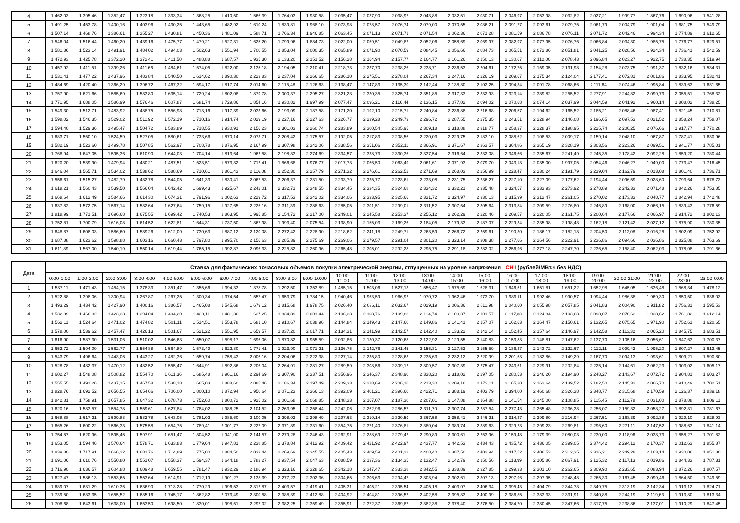| 4 | 1 462,03 | 1 395,46 | 1 352,47 | 1 323,18 | 1 333,34 | 1 368,25 | 1 410,50 | 1 566,39 | 1 764,03 | 1 930,58 | 2 035,47 | 2 037,90 | 2 038,97 | 2 043,88 | 2 032,51 | 2 030,71 | 2 046,97 | 2 053,98 | 2 032,82 | 2 027,21 | 1 999,77 | 1 867,76 | 1 690,96 | 1 541,28 |
| 5 | 1 491,25 | 1 453,78 | 1 400,16 | 1 403,96 | 1 430,25 | 1 443,65 | 1 482,92 | 1 610,24 | 1 839,81 | 1 968,10 | 2 073,98 | 2 078,57 | 2 076,74 | 2 079,00 | 2 070,55 | 2 086,21 | 2 091,77 | 2 093,61 | 2 079,75 | 2 061,79 | 2 004,79 | 1 901,04 | 1 681,75 | 1 549,79 |
| 6 | 1 507,14 | 1 468,76 | 1 386,61 | 1 355,27 | 1 430,81 | 1 450,36 | 1 481,09 | 1 588,71 | 1 766,34 | 1 946,85 | 2 063,45 | 2 071,13 | 2 071,71 | 2 071,54 | 2 062,36 | 2 071,28 | 2 081,59 | 2 086,78 | 2 076,11 | 2 071,72 | 2 042,46 | 1 994,34 | 1 774,89 | 1 612,65 |
| 7 | 1 546,04 | 1 516,44 | 1 460,20 | 1 439,16 | 1 475,77 | 1 479,21 | 1 527,31 | 1 625,20 | 1 799,96 | 1 884,73 | 2 022,00 | 2 059,51 | 2 049,82 | 2 052,06 | 2 058,69 | 2 069,97 | 2 082,97 | 2 077,95 | 2 076,76 | 2 066,84 | 2 034,30 | 1 985,75 | 1 776,77 | 1 629,51 |
| 8 | 1 581,86 | 1 523,14 | 1 491,91 | 1 484,02 | 1 494,03 | 1 502,63 | 1 551,94 | 1 700,55 | 1 853,04 | 2 000,35 | 2 065,89 | 2 071,90 | 2 070,59 | 2 084,45 | 2 056,66 | 2 084,73 | 2 065,51 | 2 072,86 | 2 051,81 | 2 041,25 | 2 028,56 | 1 924,34 | 1 736,41 | 1 542,59 |
| 9 | 1 472,93 | 1 425,78 | 1 372,20 | 1 372,41 | 1 411,50 | 1 488,88 | 1 687,57 | 1 935,30 | 2 133,20 | 2 151,52 | 2 156,28 | 2 164,94 | 2 157,77 | 2 164,77 | 2 161,26 | 2 150,13 | 2 130,67 | 2 112,00 | 2 078,43 | 2 096,84 | 2 023,27 | 1 922,75 | 1 738,35 | 1 519,94 |
| 10 | 1 457,92 | 1 411,51 | 1 399,26 | 1 411,66 | 1 484,61 | 1 574,05 | 1 822,00 | 2 135,18 | 2 194,05 | 2 210,41 | 2 218,73 | 2 237,70 | 2 238,26 | 2 238,71 | 2 236,53 | 2 204,61 | 2 172,75 | 2 159,05 | 2 131,98 | 2 154,28 | 2 073,75 | 1 991,37 | 1 832,16 | 1 534,31 |
| 11 | 1 531,41 | 1 477,22 | 1 437,96 | 1 483,84 | 1 540,50 | 1 614,62 | 1 890,30 | 2 223,83 | 2 237,04 | 2 266,65 | 2 286,10 | 2 275,51 | 2 278,04 | 2 267,34 | 2 247,16 | 2 226,19 | 2 209,67 | 2 175,34 | 2 124,04 | 2 177,41 | 2 072,81 | 2 001,86 | 1 833,95 | 1 532,41 |
| 12 | 1 484,69 | 1 420,40 | 1 366,29 | 1 396,72 | 1 467,32 | 1 594,17 | 1 817,74 | 2 014,60 | 2 115,48 | 2 126,63 | 2 138,47 | 2 147,83 | 2 135,30 | 2 142,44 | 2 138,30 | 2 102,25 | 2 094,34 | 2 091,78 | 2 068,66 | 2 111,64 | 2 074,46 | 1 995,84 | 1 839,63 | 1 631,65 |
| 13 | 1 757,90 | 1 621,66 | 1 585,69 | 1 583,80 | 1 635,14 | 1 729,24 | 1 802,08 | 1 879,78 | 2 000,37 | 2 295,27 | 2 321,23 | 2 330,35 | 2 325,74 | 2 351,85 | 2 317,33 | 2 332,93 | 2 323,14 | 2 389,82 | 2 255,52 | 2 277,91 | 2 244,82 | 2 099,73 | 2 055,51 | 1 768,32 |
| 14 | 1 771,95 | 1 688,05 | 1 586,99 | 1 576,46 | 1 607,87 | 1 681,74 | 1 729,86 | 1 854,16 | 1 930,82 | 1 997,99 | 2 077,47 | 2 096,21 | 2 116,44 | 2 136,15 | 2 077,02 | 2 094,02 | 2 070,68 | 2 074,14 | 2 037,99 | 2 044,59 | 2 041,92 | 1 960,14 | 1 808,02 | 1 738,25 |
| 15 | 1 549,30 | 1 512,71 | 1 483,92 | 1 488,75 | 1 556,98 | 1 713,16 | 1 917,39 | 2 033,66 | 2 193,09 | 2 187,58 | 2 171,20 | 2 192,10 | 2 215,71 | 2 240,84 | 2 236,88 | 2 216,68 | 2 206,57 | 2 194,62 | 2 165,52 | 2 185,21 | 2 088,46 | 1 987,41 | 1 821,45 | 1 710,81 |
| 16 | 1 598,02 | 1 546,35 | 1 529,02 | 1 511,92 | 1 572,19 | 1 710,16 | 1 914,74 | 2 029,19 | 2 227,16 | 2 227,63 | 2 226,77 | 2 239,28 | 2 249,73 | 2 296,72 | 2 287,55 | 2 275,35 | 2 243,51 | 2 228,94 | 2 146,08 | 2 196,65 | 2 097,53 | 2 021,52 | 1 858,24 | 1 758,07 |
| 17 | 1 594,40 | 1 529,36 | 1 495,47 | 1 504,72 | 1 583,89 | 1 718,55 | 1 930,91 | 2 156,23 | 2 301,03 | 2 260,74 | 2 283,89 | 2 300,54 | 2 305,95 | 2 309,18 | 2 318,88 | 2 318,77 | 2 258,37 | 2 228,37 | 2 198,95 | 2 225,74 | 2 200,25 | 2 076,66 | 1 917,77 | 1 770,28 |
| 18 | 1 683,71 | 1 550,10 | 1 524,59 | 1 527,05 | 1 580,61 | 1 733,66 | 1 870,14 | 2 073,71 | 2 208,42 | 2 175,57 | 2 192,05 | 2 217,83 | 2 208,56 | 2 220,03 | 2 229,75 | 2 183,10 | 2 088,62 | 2 108,53 | 2 009,17 | 2 159,14 | 2 048,10 | 1 967,87 | 1 787,41 | 1 630,96 |
| 19 | 1 582,19 | 1 523,60 | 1 499,78 | 1 507,85 | 1 562,97 | 1 708,78 | 1 876,95 | 2 167,99 | 2 307,98 | 2 342,06 | 2 338,56 | 2 351,06 | 2 352,11 | 2 366,91 | 2 371,67 | 2 363,57 | 2 364,86 | 2 365,19 | 2 328,19 | 2 303,56 | 2 223,26 | 2 099,51 | 1 941,77 | 1 785,01 |
| 20 | 1 768,94 | 1 647,05 | 1 595,36 | 1 610,90 | 1 644,03 | 1 704,14 | 1 813,64 | 1 962,58 | 2 198,83 | 2 274,69 | 2 334,57 | 2 338,73 | 2 330,36 | 2 337,54 | 2 316,64 | 2 332,08 | 2 346,66 | 2 335,67 | 2 241,49 | 2 245,35 | 2 178,42 | 2 092,28 | 1 859,20 | 1 780,44 |
| 21 | 1 620,20 | 1 539,90 | 1 479,94 | 1 480,21 | 1 487,51 | 1 523,51 | 1 573,32 | 1 712,41 | 1 866,68 | 1 976,77 | 2 017,73 | 2 066,50 | 2 063,49 | 2 061,61 | 2 071,93 | 2 079,70 | 2 043,13 | 2 035,00 | 1 997,05 | 2 054,46 | 2 046,27 | 1 949,00 | 1 773,47 | 1 716,45 |
| 22 | 1 646,04 | 1 565,71 | 1 534,02 | 1 538,62 | 1 588,69 | 1 710,61 | 1 861,43 | 2 116,08 | 2 252,30 | 2 257,79 | 2 271,32 | 2 276,61 | 2 262,52 | 2 271,69 | 2 268,03 | 2 256,99 | 2 228,47 | 2 230,24 | 2 191,79 | 2 239,04 | 2 162,79 | 2 013,08 | 1 801,40 | 1 736,71 |
| 23 | 1 556,61 | 1 515,27 | 1 482,79 | 1 482,78 | 1 544,05 | 1 641,33 | 1 830,41 | 2 067,53 | 2 206,37 | 2 231,50 | 2 233,79 | 2 235,77 | 2 223,61 | 2 233,08 | 2 231,75 | 2 236,27 | 2 227,10 | 2 227,09 | 2 177,62 | 2 194,44 | 2 096,59 | 2 028,60 | 1 793,64 | 1 678,73 |
| 24 | 1 618,21 | 1 560,43 | 1 539,50 | 1 566,04 | 1 642,42 | 1 699,43 | 1 925,67 | 2 242,01 | 2 332,71 | 2 348,55 | 2 334,45 | 2 334,35 | 2 324,68 | 2 334,32 | 2 332,21 | 2 335,48 | 2 324,57 | 2 333,93 | 2 273,92 | 2 278,89 | 2 242,33 | 2 071,48 | 1 842,26 | 1 753,85 |
| 25 | 1 668,64 | 1 612,49 | 1 584,66 | 1 614,30 | 1 674,31 | 1 791,96 | 2 002,63 | 2 229,72 | 2 317,53 | 2 342,02 | 2 334,06 | 2 333,95 | 2 325,66 | 2 331,72 | 2 324,97 | 2 330,13 | 2 315,99 | 2 312,47 | 2 261,05 | 2 270,02 | 2 173,33 | 2 048,77 | 1 842,94 | 1 742,48 |
| 26 | 1 637,82 | 1 572,75 | 1 567,14 | 1 582,64 | 1 627,64 | 1 759,15 | 1 927,65 | 2 226,16 | 2 311,39 | 2 288,63 | 2 285,05 | 2 301,51 | 2 299,01 | 2 311,52 | 2 307,54 | 2 305,64 | 2 313,84 | 2 309,59 | 2 276,80 | 2 246,89 | 2 168,00 | 2 066,15 | 1 839,43 | 1 776,59 |
| 27 | 1 818,99 | 1 771,51 | 1 696,68 | 1 675,55 | 1 699,42 | 1 740,53 | 1 863,95 | 1 995,85 | 2 154,72 | 2 217,00 | 2 249,01 | 2 245,58 | 2 253,37 | 2 255,12 | 2 262,29 | 2 220,46 | 2 209,57 | 2 220,05 | 2 161,75 | 2 200,64 | 2 177,66 | 2 066,97 | 1 914,72 | 1 802,13 |
| 28 | 1 752,81 | 1 700,79 | 1 616,08 | 1 614,52 | 1 622,81 | 1 644,31 | 1 737,50 | 1 867,98 | 1 993,40 | 2 075,54 | 2 138,90 | 2 155,03 | 2 169,26 | 2 184,05 | 2 179,33 | 2 187,07 | 2 229,34 | 2 235,98 | 2 198,48 | 2 162,18 | 2 121,42 | 2 027,12 | 1 875,90 | 1 780,35 |
| 29 | 1 648,87 | 1 608,03 | 1 586,60 | 1 589,26 | 1 612,09 | 1 730,63 | 1 887,12 | 2 120,08 | 2 272,42 | 2 228,90 | 2 218,62 | 2 241,18 | 2 249,71 | 2 263,59 | 2 266,72 | 2 259,61 | 2 190,30 | 2 186,17 | 2 182,18 | 2 204,50 | 2 112,08 | 2 016,28 | 1 802,09 | 1 752,92 |
| 30 | 1 687,88 | 1 623,62 | 1 598,88 | 1 603,16 | 1 660,43 | 1 797,80 | 1 995,70 | 2 156,63 | 2 285,39 | 2 275,69 | 2 269,06 | 2 279,57 | 2 291,04 | 2 301,20 | 2 323,14 | 2 308,38 | 2 277,66 | 2 264,56 | 2 222,91 | 2 236,86 | 2 094,66 | 2 036,86 | 1 825,88 | 1 763,69 |
| 31 | 1 611,89 | 1 567,00 | 1 540,19 | 1 550,14 | 1 619,44 | 1 765,15 | 1 992,87 | 2 096,33 | 2 225,82 | 2 260,96 | 2 265,48 | 2 305,01 | 2 292,28 | 2 295,75 | 2 291,18 | 2 282,02 | 2 256,96 | 2 277,18 | 2 247,70 | 2 236,65 | 2 158,40 | 2 062,03 | 1 978,08 | 1 791,66 |
| Дата | Ставка для фактических почасовых объемов покупки электрической энергии, отпущенных на уровне напряжения СН I (рублей/МВт.ч без НДС) | | | | | | | | | | | | | | | | | | | | | | | |
| --- | --- | --- | --- | --- | --- | --- | --- | --- | --- | --- | --- | --- | --- | --- | --- | --- | --- | --- | --- | --- | --- | --- | --- | --- |
| | 0:00-1:00 | 1:00-2:00 | 2:00-3:00 | 3:00-4:00 | 4:00-5:00 | 5:00-6:00 | 6:00-7:00 | 7:00-8:00 | 8:00-9:00 | 9:00-10:00 | 10:00- 11:00 | 11:00- 12:00 | 12:00- 13:00 | 13:00- 14:00 | 14:00- 15:00 | 15:00- 16:00 | 16:00- 17:00 | 17:00- 18:00 | 18:00- 19:00 | 19:00- 20:00 | 20:00-21:00 | 21:00- 22:00 | 22:00- 23:00 | 23:00-0:00 |
| 1 | 1 537,11 | 1 471,43 | 1 454,15 | 1 378,33 | 1 351,47 | 1 355,66 | 1 394,33 | 1 378,78 | 1 292,50 | 1 353,89 | 1 485,15 | 1 503,06 | 1 527,13 | 1 556,47 | 1 575,69 | 1 628,31 | 1 646,51 | 1 651,81 | 1 651,22 | 1 652,98 | 1 645,05 | 1 636,48 | 1 568,34 | 1 478,12 |
| 2 | 1 522,88 | 1 398,06 | 1 300,94 | 1 267,87 | 1 267,25 | 1 300,34 | 1 374,54 | 1 557,47 | 1 653,79 | 1 784,15 | 1 940,46 | 1 963,59 | 1 966,92 | 1 970,72 | 1 962,46 | 1 973,70 | 1 989,11 | 1 992,46 | 1 990,57 | 1 994,44 | 1 986,38 | 1 969,30 | 1 850,50 | 1 636,03 |
| 3 | 1 493,29 | 1 434,42 | 1 427,90 | 1 400,16 | 1 386,57 | 1 465,08 | 1 545,68 | 1 679,12 | 1 815,68 | 1 978,75 | 2 026,40 | 2 036,11 | 2 032,67 | 2 029,19 | 2 006,36 | 2 011,98 | 2 040,60 | 2 055,98 | 2 057,85 | 2 041,83 | 2 004,90 | 1 911,82 | 1 756,31 | 1 595,53 |
| 4 | 1 532,89 | 1 466,32 | 1 423,33 | 1 394,04 | 1 404,20 | 1 439,11 | 1 481,36 | 1 637,25 | 1 834,89 | 2 001,44 | 2 106,33 | 2 108,76 | 2 109,83 | 2 114,74 | 2 103,37 | 2 101,57 | 2 117,83 | 2 124,84 | 2 103,68 | 2 098,07 | 2 070,63 | 1 938,62 | 1 761,82 | 1 612,14 |
| 5 | 1 562,11 | 1 524,64 | 1 471,02 | 1 474,82 | 1 501,11 | 1 514,51 | 1 553,78 | 1 681,10 | 1 910,67 | 2 038,96 | 2 144,84 | 2 149,43 | 2 147,60 | 2 149,86 | 2 141,41 | 2 157,07 | 2 162,63 | 2 164,47 | 2 150,61 | 2 132,65 | 2 075,65 | 1 971,90 | 1 752,61 | 1 620,65 |
| 6 | 1 578,00 | 1 539,62 | 1 457,47 | 1 426,13 | 1 501,67 | 1 521,22 | 1 551,95 | 1 659,57 | 1 837,20 | 2 017,71 | 2 134,31 | 2 141,99 | 2 142,57 | 2 142,40 | 2 133,22 | 2 142,14 | 2 152,45 | 2 157,64 | 2 146,97 | 2 142,58 | 2 113,32 | 2 065,20 | 1 845,75 | 1 683,51 |
| 7 | 1 616,90 | 1 587,30 | 1 531,06 | 1 510,02 | 1 546,63 | 1 550,07 | 1 598,17 | 1 696,06 | 1 870,82 | 1 955,59 | 2 092,86 | 2 130,37 | 2 120,68 | 2 122,92 | 2 129,55 | 2 140,83 | 2 153,83 | 2 148,81 | 2 147,62 | 2 137,70 | 2 105,16 | 2 056,61 | 1 847,63 | 1 700,37 |
| 8 | 1 652,72 | 1 594,00 | 1 562,77 | 1 554,88 | 1 564,89 | 1 573,49 | 1 622,80 | 1 771,41 | 1 923,90 | 2 071,21 | 2 136,75 | 2 142,76 | 2 141,45 | 2 155,31 | 2 127,52 | 2 155,59 | 2 136,37 | 2 143,72 | 2 122,67 | 2 112,11 | 2 099,42 | 1 995,20 | 1 807,27 | 1 613,45 |
| 9 | 1 543,79 | 1 496,64 | 1 443,06 | 1 443,27 | 1 482,36 | 1 559,74 | 1 758,43 | 2 006,16 | 2 204,06 | 2 222,38 | 2 227,14 | 2 235,80 | 2 228,63 | 2 235,63 | 2 232,12 | 2 220,99 | 2 201,53 | 2 182,86 | 2 149,29 | 2 167,70 | 2 094,13 | 1 993,61 | 1 809,21 | 1 590,80 |
| 10 | 1 528,78 | 1 482,37 | 1 470,12 | 1 482,52 | 1 555,47 | 1 644,91 | 1 892,86 | 2 206,04 | 2 264,91 | 2 281,27 | 2 289,59 | 2 308,56 | 2 309,12 | 2 309,57 | 2 307,39 | 2 275,47 | 2 243,61 | 2 229,91 | 2 202,84 | 2 225,14 | 2 144,61 | 2 062,23 | 1 903,02 | 1 605,17 |
| 11 | 1 602,27 | 1 548,08 | 1 508,82 | 1 554,70 | 1 611,36 | 1 685,48 | 1 961,16 | 2 294,69 | 2 307,90 | 2 337,51 | 2 356,96 | 2 346,37 | 2 348,90 | 2 338,20 | 2 318,02 | 2 297,05 | 2 280,53 | 2 246,20 | 2 194,90 | 2 248,27 | 2 143,67 | 2 072,72 | 1 904,81 | 1 603,27 |
| 12 | 1 555,55 | 1 491,26 | 1 437,15 | 1 467,58 | 1 538,18 | 1 665,03 | 1 888,60 | 2 085,46 | 2 186,34 | 2 197,49 | 2 209,33 | 2 218,69 | 2 206,16 | 2 213,30 | 2 209,16 | 2 173,11 | 2 165,20 | 2 162,64 | 2 139,52 | 2 182,50 | 2 145,32 | 2 066,70 | 1 910,49 | 1 702,51 |
| 13 | 1 828,76 | 1 692,52 | 1 656,55 | 1 654,66 | 1 706,00 | 1 800,10 | 1 872,94 | 1 950,64 | 2 071,23 | 2 366,13 | 2 392,09 | 2 401,21 | 2 396,60 | 2 422,71 | 2 388,19 | 2 403,79 | 2 394,00 | 2 460,68 | 2 326,38 | 2 348,77 | 2 315,68 | 2 170,59 | 2 126,37 | 1 839,18 |
| 14 | 1 842,81 | 1 758,91 | 1 657,85 | 1 647,32 | 1 678,73 | 1 752,60 | 1 800,72 | 1 925,02 | 2 001,68 | 2 068,85 | 2 148,33 | 2 167,07 | 2 187,30 | 2 207,01 | 2 147,88 | 2 164,88 | 2 141,54 | 2 145,00 | 2 108,85 | 2 115,45 | 2 112,78 | 2 031,00 | 1 878,88 | 1 809,11 |
| 15 | 1 620,16 | 1 583,57 | 1 554,78 | 1 559,61 | 1 627,84 | 1 784,02 | 1 988,25 | 2 104,52 | 2 263,95 | 2 258,44 | 2 242,06 | 2 262,96 | 2 286,57 | 2 311,70 | 2 307,74 | 2 287,54 | 2 277,43 | 2 265,48 | 2 236,38 | 2 256,07 | 2 159,32 | 2 058,27 | 1 892,31 | 1 781,67 |
| 16 | 1 668,88 | 1 617,21 | 1 599,88 | 1 582,78 | 1 643,05 | 1 781,02 | 1 985,60 | 2 100,05 | 2 298,02 | 2 298,49 | 2 297,63 | 2 310,14 | 2 320,59 | 2 367,58 | 2 358,41 | 2 346,21 | 2 314,37 | 2 299,80 | 2 216,94 | 2 267,51 | 2 168,39 | 2 092,38 | 1 929,10 | 1 828,93 |
| 17 | 1 665,26 | 1 600,22 | 1 566,33 | 1 575,58 | 1 654,75 | 1 789,41 | 2 001,77 | 2 227,09 | 2 371,89 | 2 331,60 | 2 354,75 | 2 371,40 | 2 376,81 | 2 380,04 | 2 389,74 | 2 389,63 | 2 329,23 | 2 299,23 | 2 269,81 | 2 296,60 | 2 271,11 | 2 147,52 | 1 988,63 | 1 841,14 |
| 18 | 1 754,57 | 1 620,96 | 1 595,45 | 1 597,91 | 1 651,47 | 1 804,52 | 1 941,00 | 2 144,57 | 2 279,28 | 2 246,43 | 2 262,91 | 2 288,69 | 2 279,42 | 2 290,89 | 2 300,61 | 2 253,96 | 2 159,48 | 2 179,39 | 2 080,03 | 2 230,00 | 2 118,96 | 2 038,73 | 1 858,27 | 1 701,82 |
| 19 | 1 653,05 | 1 594,46 | 1 570,64 | 1 578,71 | 1 633,83 | 1 779,64 | 1 947,81 | 2 238,85 | 2 378,84 | 2 412,92 | 2 409,42 | 2 421,92 | 2 422,97 | 2 437,77 | 2 442,53 | 2 434,43 | 2 435,72 | 2 436,05 | 2 399,05 | 2 374,42 | 2 294,12 | 2 170,37 | 2 012,63 | 1 855,87 |
| 20 | 1 839,80 | 1 717,91 | 1 666,22 | 1 681,76 | 1 714,89 | 1 775,00 | 1 884,50 | 2 033,44 | 2 269,69 | 2 345,55 | 2 405,43 | 2 409,59 | 2 401,22 | 2 408,40 | 2 387,50 | 2 402,94 | 2 417,52 | 2 406,53 | 2 312,35 | 2 316,21 | 2 249,28 | 2 163,14 | 1 930,06 | 1 851,30 |
| 21 | 1 691,06 | 1 610,76 | 1 550,80 | 1 551,07 | 1 558,37 | 1 594,37 | 1 644,18 | 1 783,27 | 1 937,54 | 2 047,63 | 2 088,59 | 2 137,36 | 2 134,35 | 2 132,47 | 2 142,79 | 2 150,56 | 2 113,99 | 2 105,86 | 2 067,91 | 2 125,32 | 2 117,13 | 2 019,86 | 1 844,33 | 1 787,31 |
| 22 | 1 716,90 | 1 636,57 | 1 604,88 | 1 609,48 | 1 659,55 | 1 781,47 | 1 932,29 | 2 186,94 | 2 323,16 | 2 328,65 | 2 342,18 | 2 347,47 | 2 333,38 | 2 342,55 | 2 338,89 | 2 327,85 | 2 299,33 | 2 301,10 | 2 262,65 | 2 309,90 | 2 233,65 | 2 083,94 | 1 872,26 | 1 807,57 |
| 23 | 1 627,47 | 1 586,13 | 1 553,65 | 1 553,64 | 1 614,91 | 1 712,19 | 1 901,27 | 2 138,39 | 2 277,23 | 2 302,36 | 2 304,65 | 2 306,63 | 2 294,47 | 2 303,94 | 2 302,61 | 2 307,13 | 2 297,96 | 2 297,95 | 2 248,48 | 2 265,30 | 2 167,45 | 2 099,46 | 1 864,50 | 1 749,59 |
| 24 | 1 689,07 | 1 631,29 | 1 610,36 | 1 636,90 | 1 713,28 | 1 770,29 | 1 996,53 | 2 312,87 | 2 403,57 | 2 419,41 | 2 405,31 | 2 405,21 | 2 395,54 | 2 405,18 | 2 403,07 | 2 406,34 | 2 395,43 | 2 404,79 | 2 344,78 | 2 349,75 | 2 313,19 | 2 142,34 | 1 913,12 | 1 824,71 |
| 25 | 1 739,50 | 1 683,35 | 1 655,52 | 1 685,16 | 1 745,17 | 1 862,82 | 2 073,49 | 2 300,58 | 2 388,39 | 2 412,88 | 2 404,92 | 2 404,81 | 2 396,52 | 2 402,58 | 2 395,83 | 2 400,99 | 2 386,85 | 2 383,33 | 2 331,91 | 2 340,88 | 2 244,19 | 2 119,63 | 1 913,80 | 1 813,34 |
| 26 | 1 708,68 | 1 643,61 | 1 638,00 | 1 653,50 | 1 698,50 | 1 830,01 | 1 998,51 | 2 297,02 | 2 382,25 | 2 359,49 | 2 355,91 | 2 372,37 | 2 369,87 | 2 382,38 | 2 378,40 | 2 376,50 | 2 384,70 | 2 380,45 | 2 347,66 | 2 317,75 | 2 238,86 | 2 137,01 | 1 910,29 | 1 847,45 |